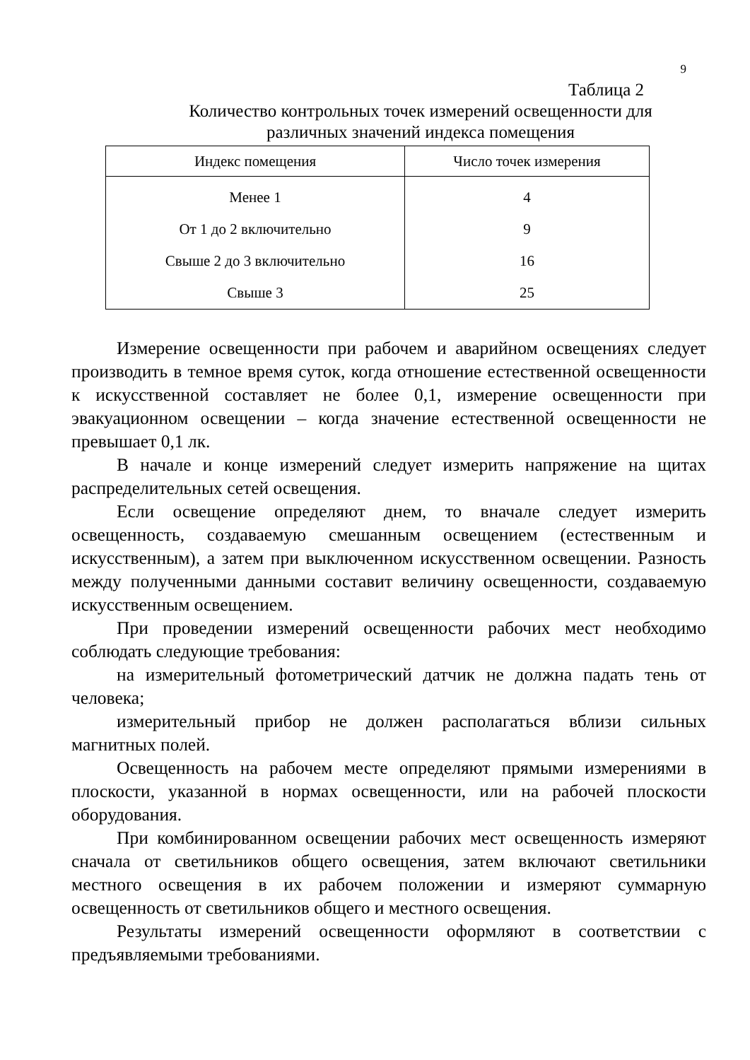9
Таблица 2
Количество контрольных точек измерений освещенности для
различных значений индекса помещения
| Индекс помещения | Число точек измерения |
| --- | --- |
| Менее 1 | 4 |
| От 1 до 2 включительно | 9 |
| Свыше 2 до 3 включительно | 16 |
| Свыше 3 | 25 |
Измерение освещенности при рабочем и аварийном освещениях следует производить в темное время суток, когда отношение естественной освещенности к искусственной составляет не более 0,1, измерение освещенности при эвакуационном освещении – когда значение естественной освещенности не превышает 0,1 лк.
В начале и конце измерений следует измерить напряжение на щитах распределительных сетей освещения.
Если освещение определяют днем, то вначале следует измерить освещенность, создаваемую смешанным освещением (естественным и искусственным), а затем при выключенном искусственном освещении. Разность между полученными данными составит величину освещенности, создаваемую искусственным освещением.
При проведении измерений освещенности рабочих мест необходимо соблюдать следующие требования:
на измерительный фотометрический датчик не должна падать тень от человека;
измерительный прибор не должен располагаться вблизи сильных магнитных полей.
Освещенность на рабочем месте определяют прямыми измерениями в плоскости, указанной в нормах освещенности, или на рабочей плоскости оборудования.
При комбинированном освещении рабочих мест освещенность измеряют сначала от светильников общего освещения, затем включают светильники местного освещения в их рабочем положении и измеряют суммарную освещенность от светильников общего и местного освещения.
Результаты измерений освещенности оформляют в соответствии с предъявляемыми требованиями.